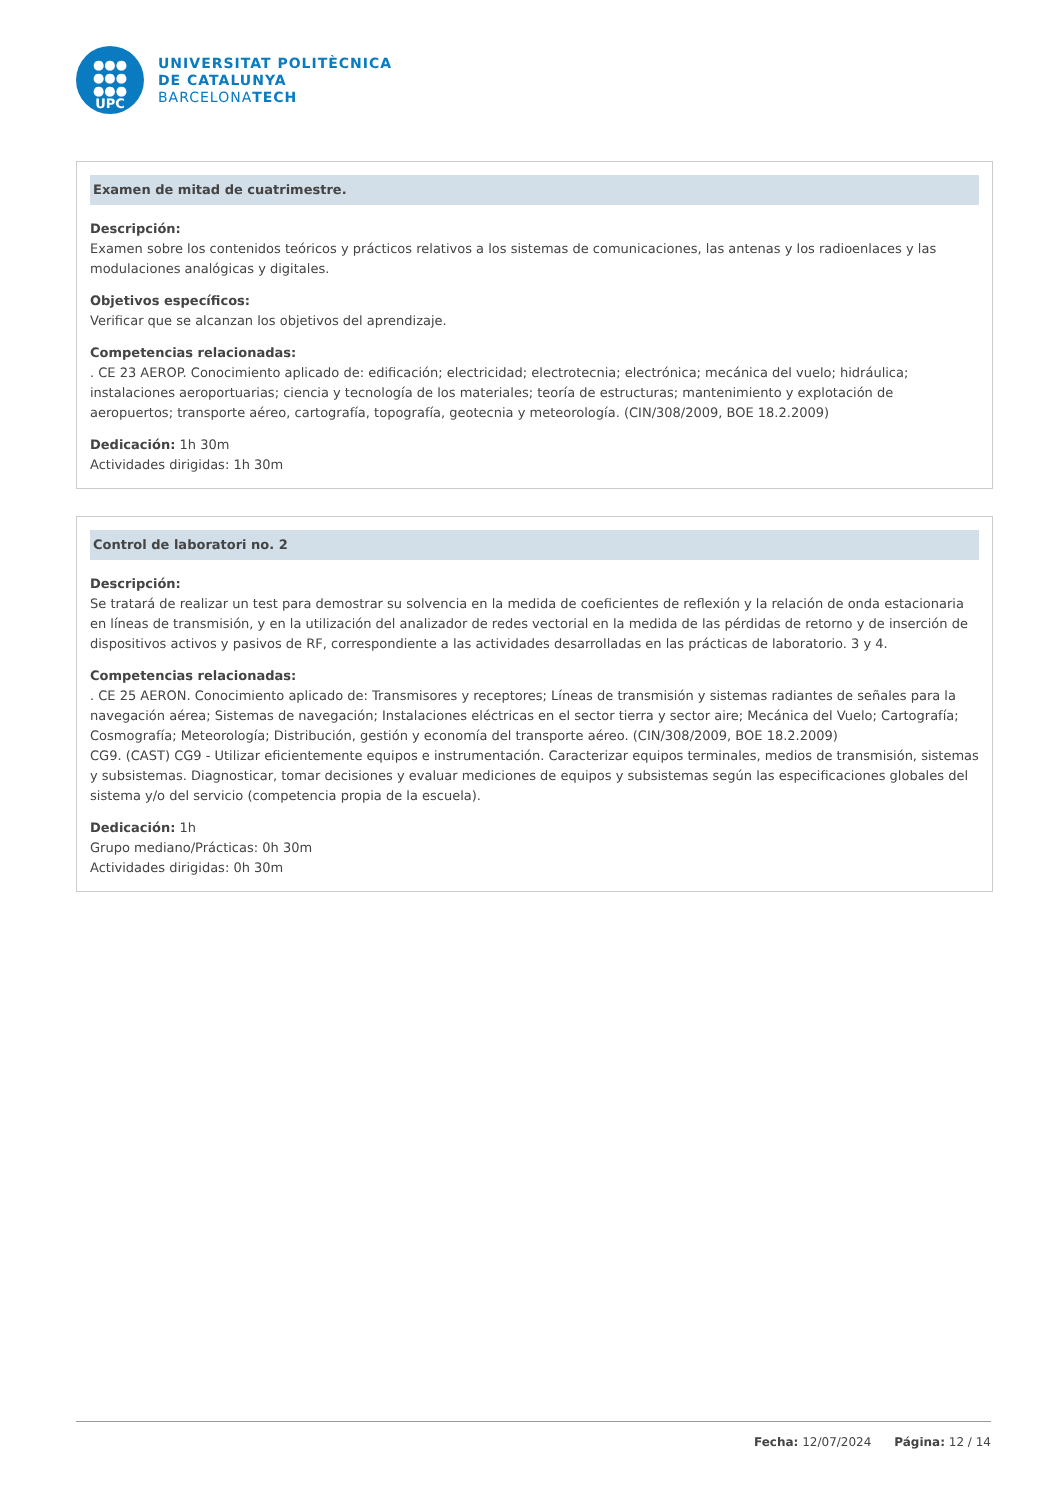●●●
●●●
●●●
UPC
UNIVERSITAT POLITÈCNICA
DE CATALUNYA
BARCELONATECH
Examen de mitad de cuatrimestre.
Descripción:
Examen sobre los contenidos teóricos y prácticos relativos a los sistemas de comunicaciones, las antenas y los radioenlaces y las modulaciones analógicas y digitales.
Objetivos específicos:
Verificar que se alcanzan los objetivos del aprendizaje.
Competencias relacionadas:
. CE 23 AEROP. Conocimiento aplicado de: edificación; electricidad; electrotecnia; electrónica; mecánica del vuelo; hidráulica; instalaciones aeroportuarias; ciencia y tecnología de los materiales; teoría de estructuras; mantenimiento y explotación de aeropuertos; transporte aéreo, cartografía, topografía, geotecnia y meteorología. (CIN/308/2009, BOE 18.2.2009)
Dedicación: 1h 30m
Actividades dirigidas: 1h 30m
Control de laboratori no. 2
Descripción:
Se tratará de realizar un test para demostrar su solvencia en la medida de coeficientes de reflexión y la relación de onda estacionaria en líneas de transmisión, y en la utilización del analizador de redes vectorial en la medida de las pérdidas de retorno y de inserción de dispositivos activos y pasivos de RF, correspondiente a las actividades desarrolladas en las prácticas de laboratorio. 3 y 4.
Competencias relacionadas:
. CE 25 AERON. Conocimiento aplicado de: Transmisores y receptores; Líneas de transmisión y sistemas radiantes de señales para la navegación aérea; Sistemas de navegación; Instalaciones eléctricas en el sector tierra y sector aire; Mecánica del Vuelo; Cartografía; Cosmografía; Meteorología; Distribución, gestión y economía del transporte aéreo. (CIN/308/2009, BOE 18.2.2009)
CG9. (CAST) CG9 - Utilizar eficientemente equipos e instrumentación. Caracterizar equipos terminales, medios de transmisión, sistemas y subsistemas. Diagnosticar, tomar decisiones y evaluar mediciones de equipos y subsistemas según las especificaciones globales del sistema y/o del servicio (competencia propia de la escuela).
Dedicación: 1h
Grupo mediano/Prácticas: 0h 30m
Actividades dirigidas: 0h 30m
Fecha: 12/07/2024 Página: 12 / 14